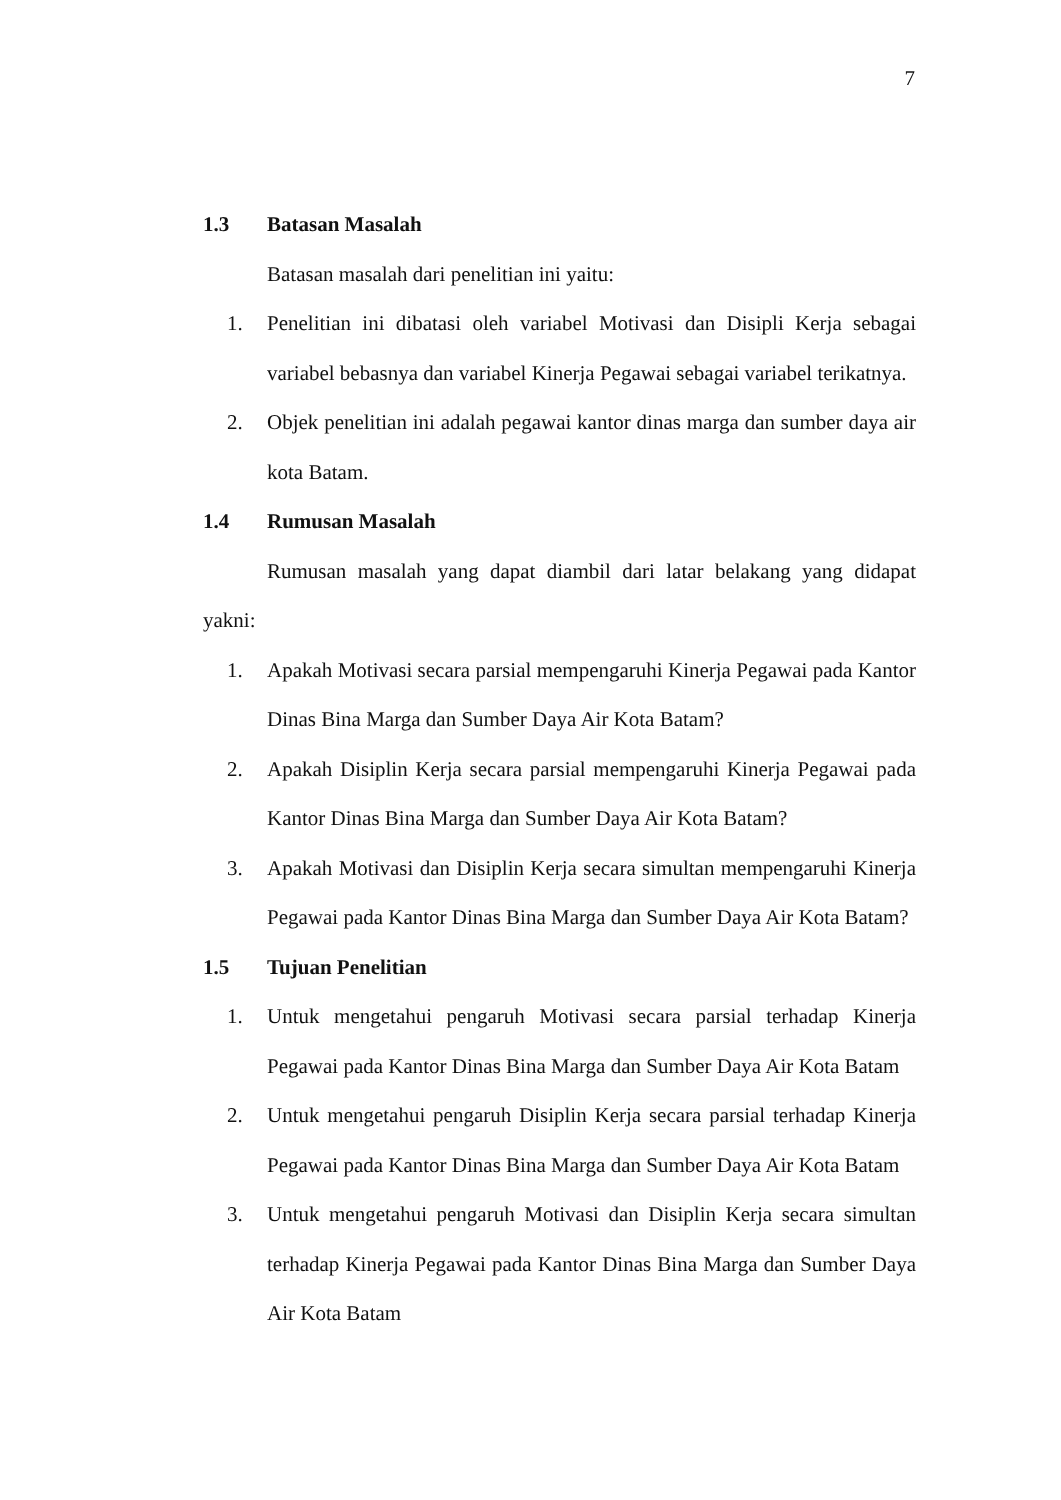7
1.3 Batasan Masalah
Batasan masalah dari penelitian ini yaitu:
1. Penelitian ini dibatasi oleh variabel Motivasi dan Disipli Kerja sebagai variabel bebasnya dan variabel Kinerja Pegawai sebagai variabel terikatnya.
2. Objek penelitian ini adalah pegawai kantor dinas marga dan sumber daya air kota Batam.
1.4 Rumusan Masalah
Rumusan masalah yang dapat diambil dari latar belakang yang didapat yakni:
1. Apakah Motivasi secara parsial mempengaruhi Kinerja Pegawai pada Kantor Dinas Bina Marga dan Sumber Daya Air Kota Batam?
2. Apakah Disiplin Kerja secara parsial mempengaruhi Kinerja Pegawai pada Kantor Dinas Bina Marga dan Sumber Daya Air Kota Batam?
3. Apakah Motivasi dan Disiplin Kerja secara simultan mempengaruhi Kinerja Pegawai pada Kantor Dinas Bina Marga dan Sumber Daya Air Kota Batam?
1.5 Tujuan Penelitian
1. Untuk mengetahui pengaruh Motivasi secara parsial terhadap Kinerja Pegawai pada Kantor Dinas Bina Marga dan Sumber Daya Air Kota Batam
2. Untuk mengetahui pengaruh Disiplin Kerja secara parsial terhadap Kinerja Pegawai pada Kantor Dinas Bina Marga dan Sumber Daya Air Kota Batam
3. Untuk mengetahui pengaruh Motivasi dan Disiplin Kerja secara simultan terhadap Kinerja Pegawai pada Kantor Dinas Bina Marga dan Sumber Daya Air Kota Batam